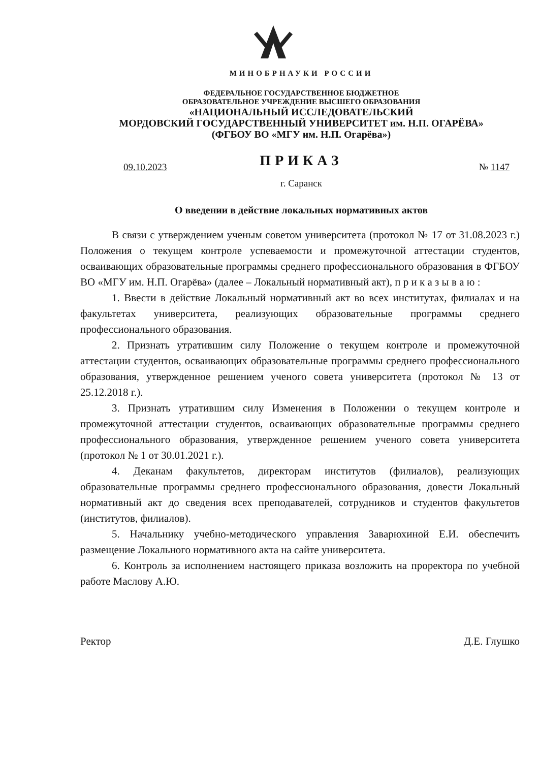МИНОБРНАУКИ РОССИИ
ФЕДЕРАЛЬНОЕ ГОСУДАРСТВЕННОЕ БЮДЖЕТНОЕ
ОБРАЗОВАТЕЛЬНОЕ УЧРЕЖДЕНИЕ ВЫСШЕГО ОБРАЗОВАНИЯ
«НАЦИОНАЛЬНЫЙ ИССЛЕДОВАТЕЛЬСКИЙ
МОРДОВСКИЙ ГОСУДАРСТВЕННЫЙ УНИВЕРСИТЕТ им. Н.П. ОГАРЁВА»
(ФГБОУ ВО «МГУ им. Н.П. Огарёва»)
ПРИКАЗ
09.10.2023 № 1147
г. Саранск
О введении в действие локальных нормативных актов
В связи с утверждением ученым советом университета (протокол № 17 от 31.08.2023 г.) Положения о текущем контроле успеваемости и промежуточной аттестации студентов, осваивающих образовательные программы среднего профессионального образования в ФГБОУ ВО «МГУ им. Н.П. Огарёва» (далее – Локальный нормативный акт), п р и к а з ы в а ю :
1. Ввести в действие Локальный нормативный акт во всех институтах, филиалах и на факультетах университета, реализующих образовательные программы среднего профессионального образования.
2. Признать утратившим силу Положение о текущем контроле и промежуточной аттестации студентов, осваивающих образовательные программы среднего профессионального образования, утвержденное решением ученого совета университета (протокол № 13 от 25.12.2018 г.).
3. Признать утратившим силу Изменения в Положении о текущем контроле и промежуточной аттестации студентов, осваивающих образовательные программы среднего профессионального образования, утвержденное решением ученого совета университета (протокол № 1 от 30.01.2021 г.).
4. Деканам факультетов, директорам институтов (филиалов), реализующих образовательные программы среднего профессионального образования, довести Локальный нормативный акт до сведения всех преподавателей, сотрудников и студентов факультетов (институтов, филиалов).
5. Начальнику учебно-методического управления Заварюхиной Е.И. обеспечить размещение Локального нормативного акта на сайте университета.
6. Контроль за исполнением настоящего приказа возложить на проректора по учебной работе Маслову А.Ю.
Ректор Д.Е. Глушко